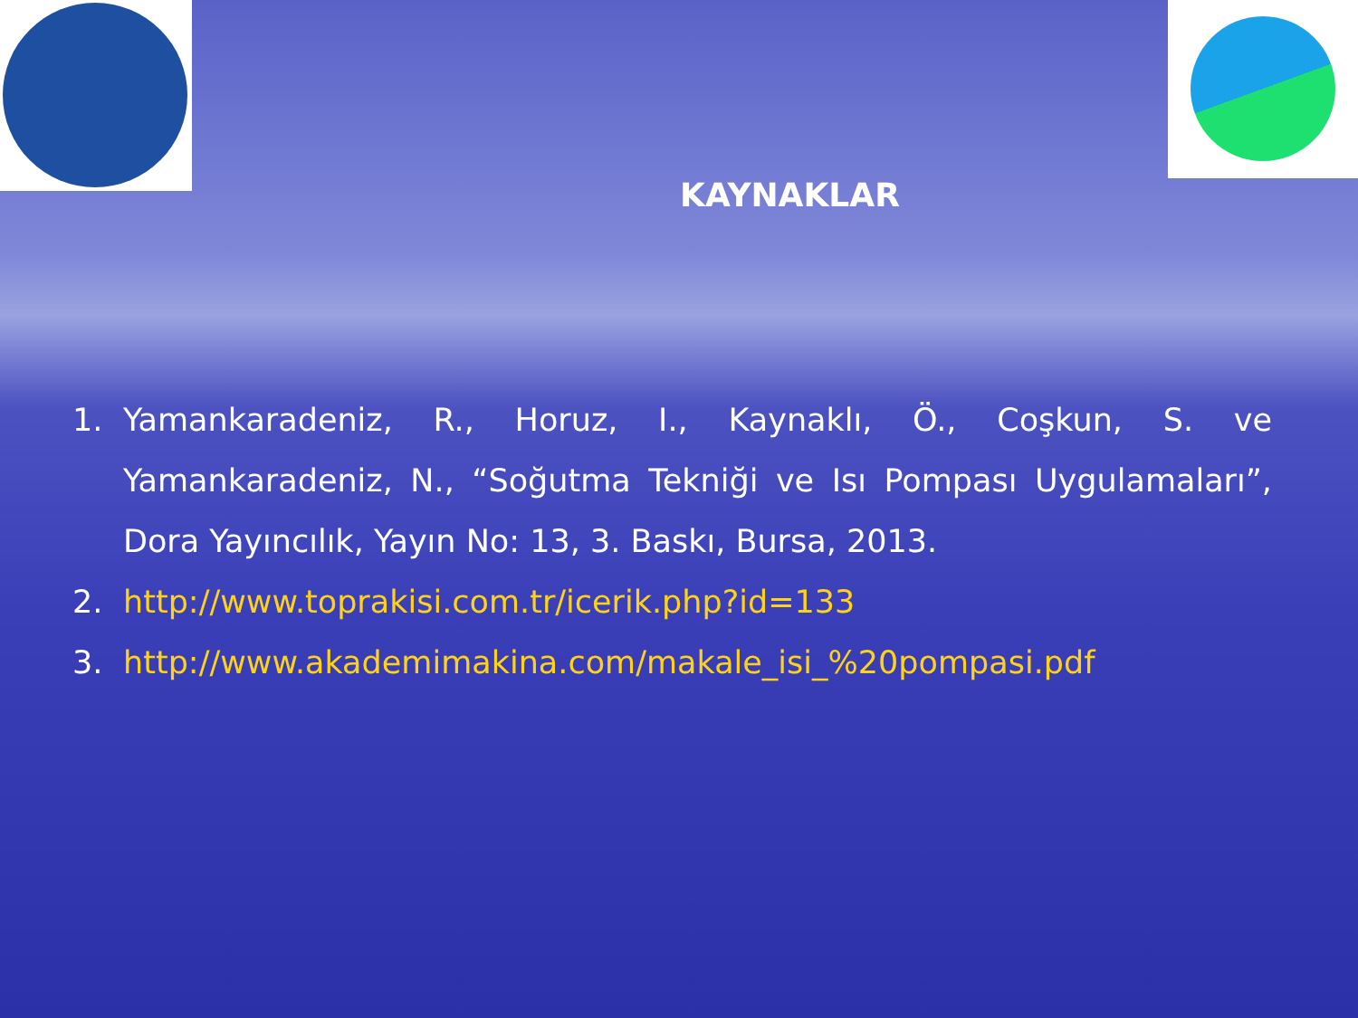KAYNAKLAR
1. Yamankaradeniz, R., Horuz, I., Kaynaklı, Ö., Coşkun, S. ve Yamankaradeniz, N., “Soğutma Tekniği ve Isı Pompası Uygulamaları”, Dora Yayıncılık, Yayın No: 13, 3. Baskı, Bursa, 2013.
2. http://www.toprakisi.com.tr/icerik.php?id=133
3. http://www.akademimakina.com/makale_isi_%20pompasi.pdf